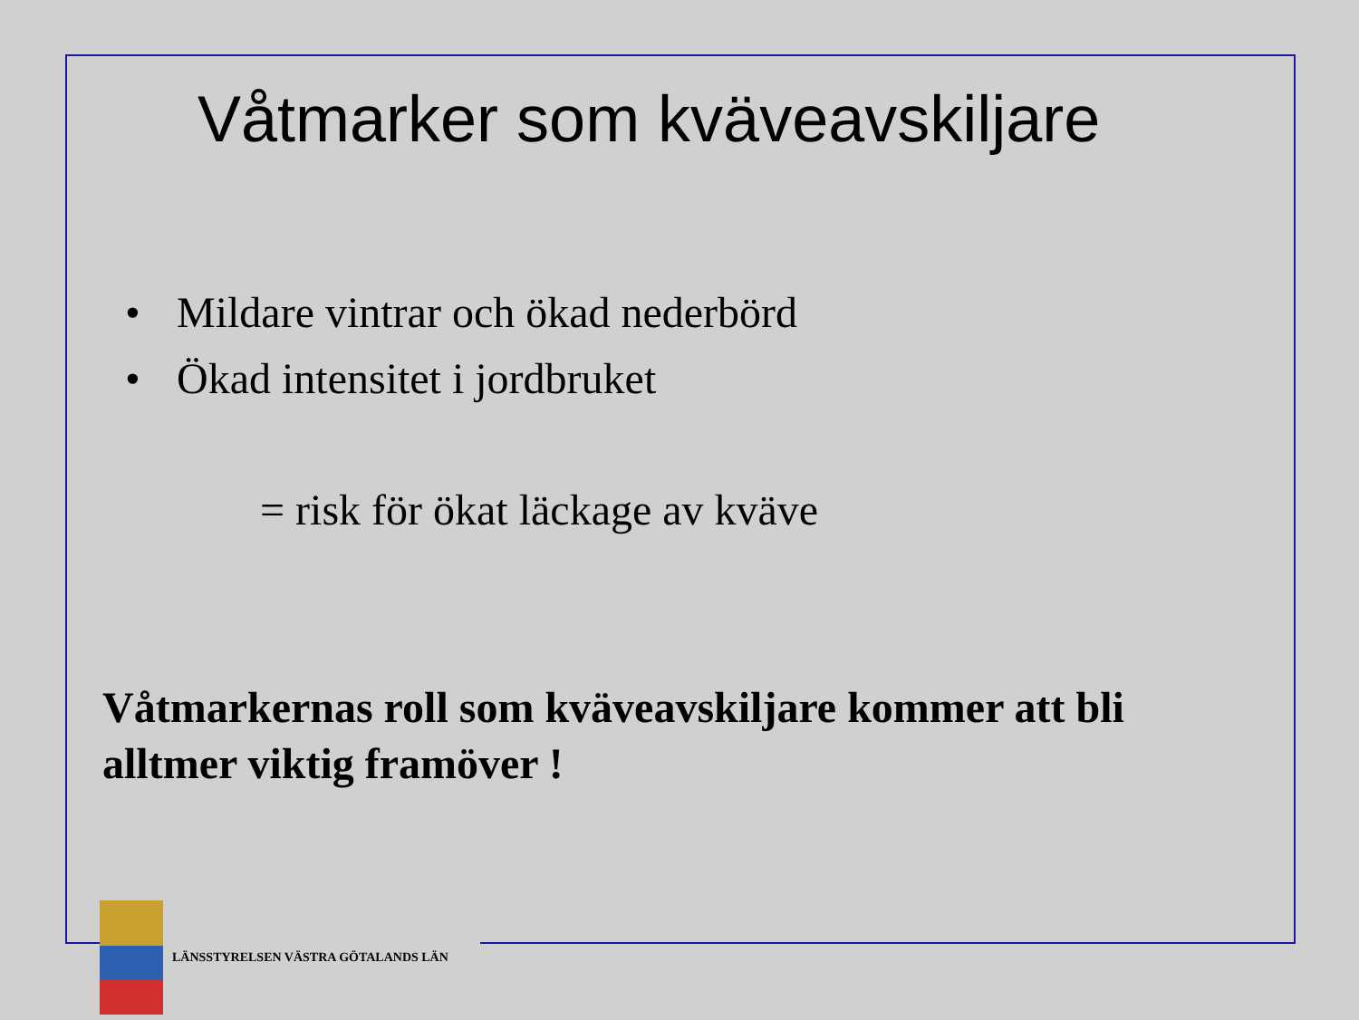Våtmarker som kväveavskiljare
• Mildare vintrar och ökad nederbörd
• Ökad intensitet i jordbruket
= risk för ökat läckage av kväve
Våtmarkernas roll som kväveavskiljare kommer att bli alltmer viktig framöver !
LÄNSSTYRELSEN VÄSTRA GÖTALANDS LÄN